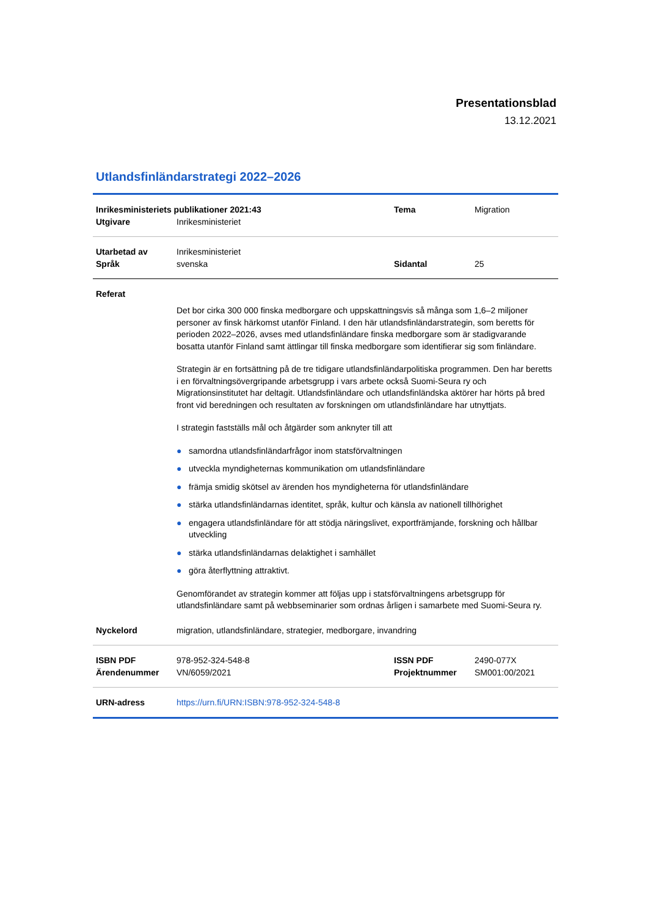Presentationsblad
13.12.2021
Utlandsfinländarstrategi 2022–2026
| Inrikesministeriets publikationer 2021:43 | | Tema | Migration |
| Utgivare | Inrikesministeriet | | |
| Utarbetad av | Inrikesministeriet | | |
| Språk | svenska | Sidantal | 25 |
| Referat | | | |
| | Det bor cirka 300 000 finska medborgare och uppskattningsvis så många som 1,6–2 miljoner personer av finsk härkomst utanför Finland. I den här utlandsfinländarstrategin, som beretts för perioden 2022–2026, avses med utlandsfinländare finska medborgare som är stadigvarande bosatta utanför Finland samt ättlingar till finska medborgare som identifierar sig som finländare. Strategin är en fortsättning på de tre tidigare utlandsfinländarpolitiska programmen. Den har beretts i en förvaltningsövergripande arbetsgrupp i vars arbete också Suomi-Seura ry och Migrationsinstitutet har deltagit. Utlandsfinländare och utlandsfinländska aktörer har hörts på bred front vid beredningen och resultaten av forskningen om utlandsfinländare har utnyttjats. I strategin fastställs mål och åtgärder som anknyter till att ● samordna utlandsfinländarfrågor inom statsförvaltningen ● utveckla myndigheternas kommunikation om utlandsfinländare ● främja smidig skötsel av ärenden hos myndigheterna för utlandsfinländare ● stärka utlandsfinländarnas identitet, språk, kultur och känsla av nationell tillhörighet ● engagera utlandsfinländare för att stödja näringslivet, exportfrämjande, forskning och hållbar utveckling ● stärka utlandsfinländarnas delaktighet i samhället ● göra återflyttning attraktivt. Genomförandet av strategin kommer att följas upp i statsförvaltningens arbetsgrupp för utlandsfinländare samt på webbseminarier som ordnas årligen i samarbete med Suomi-Seura ry. | | |
| Nyckelord | migration, utlandsfinländare, strategier, medborgare, invandring | | |
| ISBN PDF | 978-952-324-548-8 | ISSN PDF | 2490-077X |
| Ärendenummer | VN/6059/2021 | Projektnummer | SM001:00/2021 |
| URN-adress | https://urn.fi/URN:ISBN:978-952-324-548-8 | | |